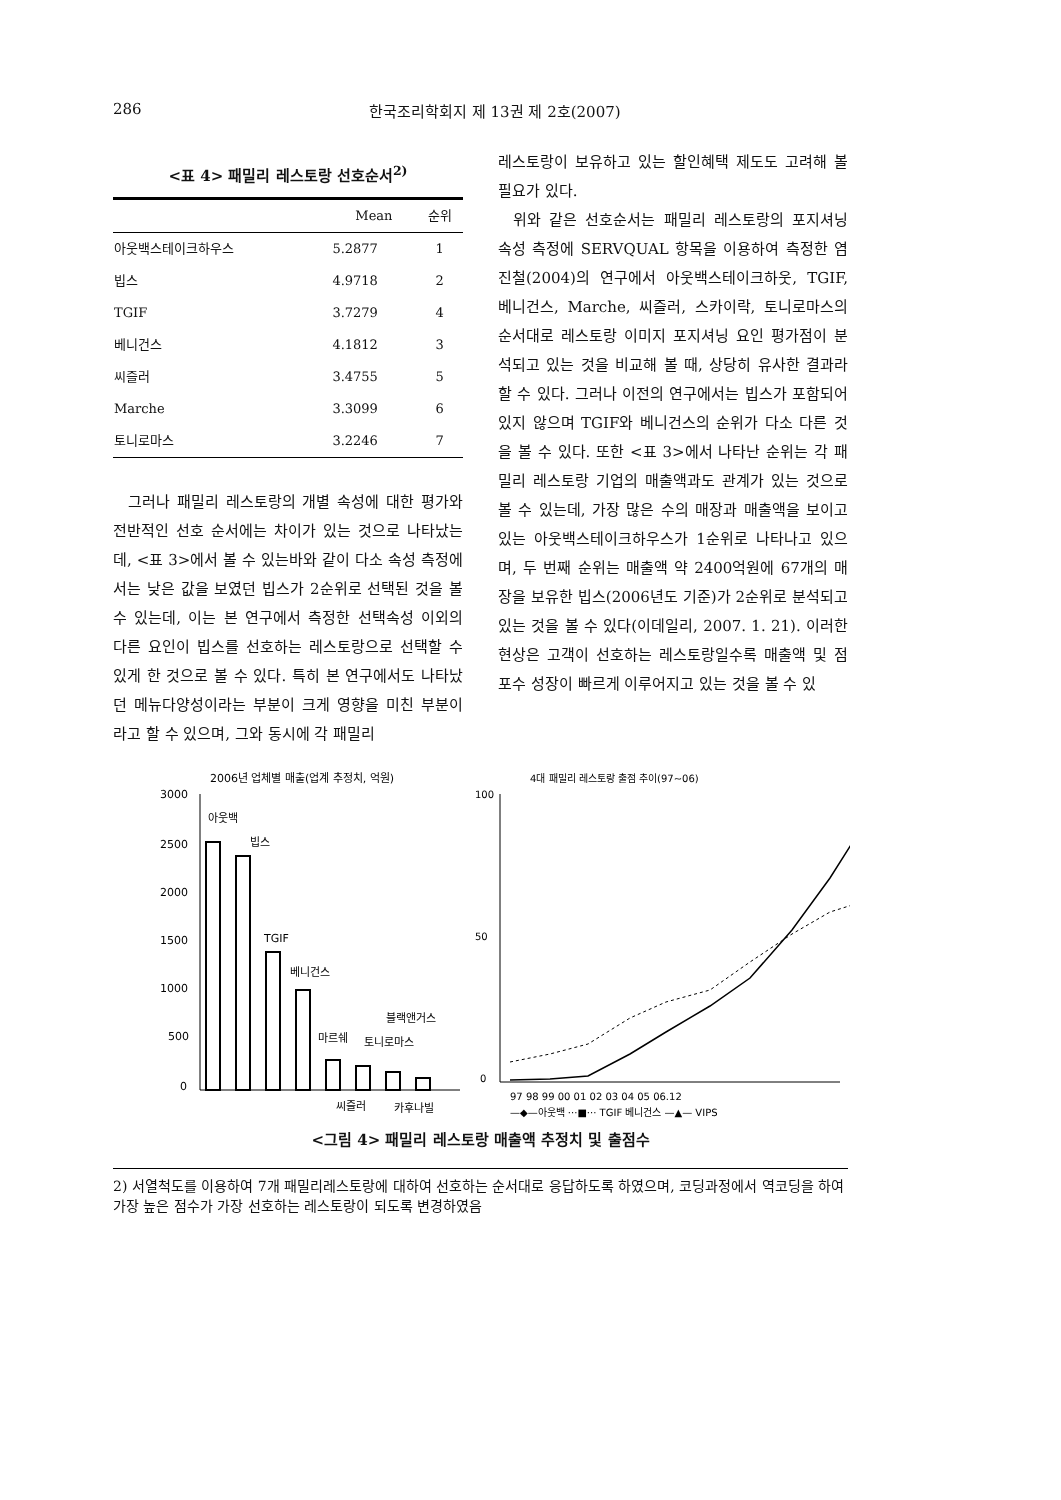286 한국조리학회지 제 13권 제 2호(2007)
<표 4> 패밀리 레스토랑 선호순서<sup>2)</sup>
| | Mean | 순위 |
| --- | --- | --- |
| 아웃백스테이크하우스 | 5.2877 | 1 |
| 빕스 | 4.9718 | 2 |
| TGIF | 3.7279 | 4 |
| 베니건스 | 4.1812 | 3 |
| 씨즐러 | 3.4755 | 5 |
| Marche | 3.3099 | 6 |
| 토니로마스 | 3.2246 | 7 |
그러나 패밀리 레스토랑의 개별 속성에 대한 평가와 전반적인 선호 순서에는 차이가 있는 것으로 나타났는데, <표 3>에서 볼 수 있는바와 같이 다소 속성 측정에서는 낮은 값을 보였던 빕스가 2순위로 선택된 것을 볼 수 있는데, 이는 본 연구에서 측정한 선택속성 이외의 다른 요인이 빕스를 선호하는 레스토랑으로 선택할 수 있게 한 것으로 볼 수 있다. 특히 본 연구에서도 나타났던 메뉴다양성이라는 부분이 크게 영향을 미친 부분이라고 할 수 있으며, 그와 동시에 각 패밀리
레스토랑이 보유하고 있는 할인혜택 제도도 고려해 볼 필요가 있다.
위와 같은 선호순서는 패밀리 레스토랑의 포지셔닝 속성 측정에 SERVQUAL 항목을 이용하여 측정한 염진철(2004)의 연구에서 아웃백스테이크하웃, TGIF, 베니건스, Marche, 씨즐러, 스카이락, 토니로마스의 순서대로 레스토랑 이미지 포지셔닝 요인 평가점이 분석되고 있는 것을 비교해 볼 때, 상당히 유사한 결과라 할 수 있다. 그러나 이전의 연구에서는 빕스가 포함되어 있지 않으며 TGIF와 베니건스의 순위가 다소 다른 것을 볼 수 있다. 또한 <표 3>에서 나타난 순위는 각 패밀리 레스토랑 기업의 매출액과도 관계가 있는 것으로 볼 수 있는데, 가장 많은 수의 매장과 매출액을 보이고 있는 아웃백스테이크하우스가 1순위로 나타나고 있으며, 두 번째 순위는 매출액 약 2400억원에 67개의 매장을 보유한 빕스(2006년도 기준)가 2순위로 분석되고 있는 것을 볼 수 있다(이데일리, 2007. 1. 21). 이러한 현상은 고객이 선호하는 레스토랑일수록 매출액 및 점포수 성장이 빠르게 이루어지고 있는 것을 볼 수 있
2006년 업체별 매출(업계 추정치, 억원)
3000
2500
2000
1500
1000
500
0
아웃백
빕스
TGIF
베니건스
마르쉐
블랙앤거스
토니로마스
씨즐러
카후나빌
4대 패밀리 레스토랑 출점 추이(97~06)
100
50
0
97 98 99 00 01 02 03 04 05 06.12
—◆—아웃백 ···■··· TGIF 베니건스 —▲— VIPS
<그림 4> 패밀리 레스토랑 매출액 추정치 및 출점수
2) 서열척도를 이용하여 7개 패밀리레스토랑에 대하여 선호하는 순서대로 응답하도록 하였으며, 코딩과정에서 역코딩을 하여 가장 높은 점수가 가장 선호하는 레스토랑이 되도록 변경하였음